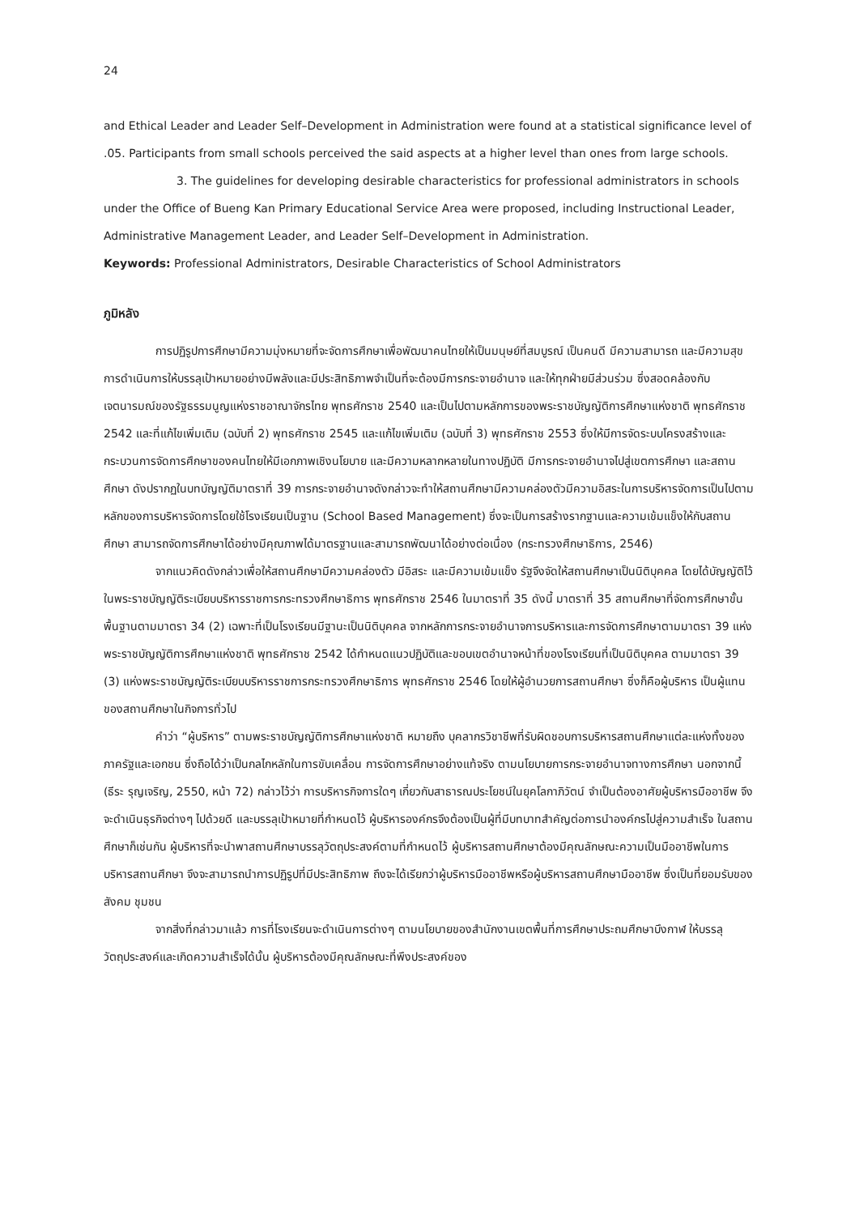24
and Ethical Leader and Leader Self–Development in Administration were found at a statistical significance level of .05. Participants from small schools perceived the said aspects at a higher level than ones from large schools.
3. The guidelines for developing desirable characteristics for professional administrators in schools under the Office of Bueng Kan Primary Educational Service Area were proposed, including Instructional Leader, Administrative Management Leader, and Leader Self–Development in Administration.
Keywords: Professional Administrators, Desirable Characteristics of School Administrators
ภูมิหลัง
การปฏิรูปการศึกษามีความมุ่งหมายที่จะจัดการศึกษาเพื่อพัฒนาคนไทยให้เป็นมนุษย์ที่สมบูรณ์ เป็นคนดี มีความสามารถ และมีความสุข การดำเนินการให้บรรลุเป้าหมายอย่างมีพลังและมีประสิทธิภาพจำเป็นที่จะต้องมีการกระจายอำนาจ และให้ทุกฝ่ายมีส่วนร่วม ซึ่งสอดคล้องกับเจตนารมณ์ของรัฐธรรมนูญแห่งราชอาณาจักรไทย พุทธศักราช 2540 และเป็นไปตามหลักการของพระราชบัญญัติการศึกษาแห่งชาติ พุทธศักราช 2542 และที่แก้ไขเพิ่มเติม (ฉบับที่ 2) พุทธศักราช 2545 และแก้ไขเพิ่มเติม (ฉบับที่ 3) พุทธศักราช 2553 ซึ่งให้มีการจัดระบบโครงสร้างและกระบวนการจัดการศึกษาของคนไทยให้มีเอกภาพเชิงนโยบาย และมีความหลากหลายในทางปฏิบัติ มีการกระจายอำนาจไปสู่เขตการศึกษา และสถานศึกษา ดังปรากฏในบทบัญญัติมาตราที่ 39 การกระจายอำนาจดังกล่าวจะทำให้สถานศึกษามีความคล่องตัวมีความอิสระในการบริหารจัดการเป็นไปตามหลักของการบริหารจัดการโดยใช้โรงเรียนเป็นฐาน (School Based Management) ซึ่งจะเป็นการสร้างรากฐานและความเข้มแข็งให้กับสถานศึกษา สามารถจัดการศึกษาได้อย่างมีคุณภาพได้มาตรฐานและสามารถพัฒนาได้อย่างต่อเนื่อง (กระทรวงศึกษาธิการ, 2546)
จากแนวคิดดังกล่าวเพื่อให้สถานศึกษามีความคล่องตัว มีอิสระ และมีความเข้มแข็ง รัฐจึงจัดให้สถานศึกษาเป็นนิติบุคคล โดยได้บัญญัติไว้ในพระราชบัญญัติระเบียบบริหารราชการกระทรวงศึกษาธิการ พุทธศักราช 2546 ในมาตราที่ 35 ดังนี้ มาตราที่ 35 สถานศึกษาที่จัดการศึกษาขั้นพื้นฐานตามมาตรา 34 (2) เฉพาะที่เป็นโรงเรียนมีฐานะเป็นนิติบุคคล จากหลักการกระจายอำนาจการบริหารและการจัดการศึกษาตามมาตรา 39 แห่งพระราชบัญญัติการศึกษาแห่งชาติ พุทธศักราช 2542 ได้กำหนดแนวปฏิบัติและขอบเขตอำนาจหน้าที่ของโรงเรียนที่เป็นนิติบุคคล ตามมาตรา 39 (3) แห่งพระราชบัญญัติระเบียบบริหารราชการกระทรวงศึกษาธิการ พุทธศักราช 2546 โดยให้ผู้อำนวยการสถานศึกษา ซึ่งก็คือผู้บริหาร เป็นผู้แทนของสถานศึกษาในกิจการทั่วไป
คำว่า “ผู้บริหาร” ตามพระราชบัญญัติการศึกษาแห่งชาติ หมายถึง บุคลากรวิชาชีพที่รับผิดชอบการบริหารสถานศึกษาแต่ละแห่งทั้งของภาครัฐและเอกชน ซึ่งถือได้ว่าเป็นกลไกหลักในการขับเคลื่อน การจัดการศึกษาอย่างแท้จริง ตามนโยบายการกระจายอำนาจทางการศึกษา นอกจากนี้ (ธีระ รุญเจริญ, 2550, หน้า 72) กล่าวไว้ว่า การบริหารกิจการใดๆ เกี่ยวกับสาธารณประโยชน์ในยุคโลกาภิวัตน์ จำเป็นต้องอาศัยผู้บริหารมืออาชีพ จึงจะดำเนินธุรกิจต่างๆ ไปด้วยดี และบรรลุเป้าหมายที่กำหนดไว้ ผู้บริหารองค์กรจึงต้องเป็นผู้ที่มีบทบาทสำคัญต่อการนำองค์กรไปสู่ความสำเร็จ ในสถานศึกษาก็เช่นกัน ผู้บริหารที่จะนำพาสถานศึกษาบรรลุวัตถุประสงค์ตามที่กำหนดไว้ ผู้บริหารสถานศึกษาต้องมีคุณลักษณะความเป็นมืออาชีพในการบริหารสถานศึกษา จึงจะสามารถนำการปฏิรูปที่มีประสิทธิภาพ ถึงจะได้เรียกว่าผู้บริหารมืออาชีพหรือผู้บริหารสถานศึกษามืออาชีพ ซึ่งเป็นที่ยอมรับของสังคม ชุมชน
จากสิ่งที่กล่าวมาแล้ว การที่โรงเรียนจะดำเนินการต่างๆ ตามนโยบายของสำนักงานเขตพื้นที่การศึกษาประถมศึกษาบึงกาฬ ให้บรรลุวัตถุประสงค์และเกิดความสำเร็จได้นั้น ผู้บริหารต้องมีคุณลักษณะที่พึงประสงค์ของ